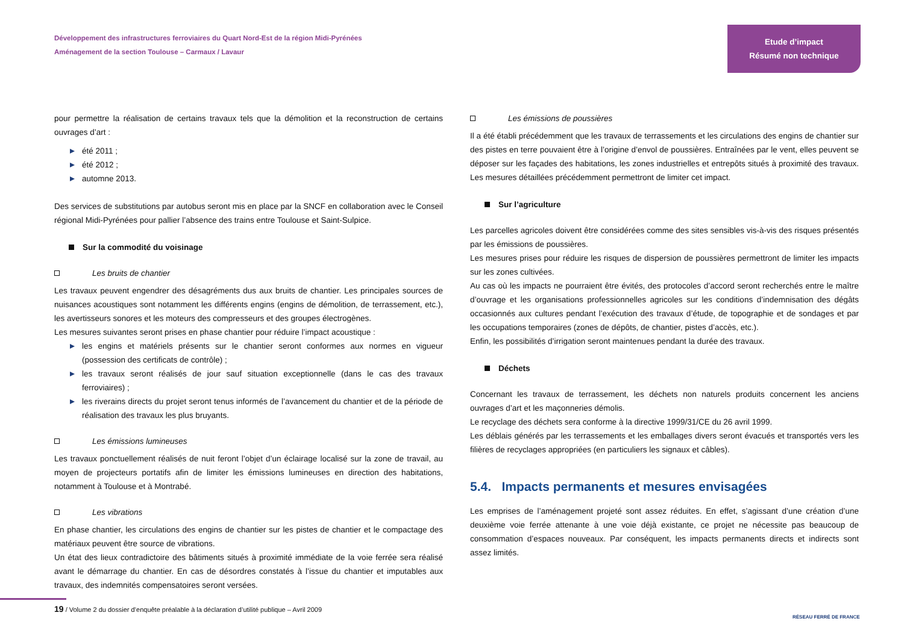Développement des infrastructures ferroviaires du Quart Nord-Est de la région Midi-Pyrénées
Aménagement de la section Toulouse – Carmaux / Lavaur
Etude d’impact
Résumé non technique
pour permettre la réalisation de certains travaux tels que la démolition et la reconstruction de certains ouvrages d’art :
été 2011 ;
été 2012 ;
automne 2013.
Des services de substitutions par autobus seront mis en place par la SNCF en collaboration avec le Conseil régional Midi-Pyrénées pour pallier l’absence des trains entre Toulouse et Saint-Sulpice.
Sur la commodité du voisinage
Les bruits de chantier
Les travaux peuvent engendrer des désagréments dus aux bruits de chantier. Les principales sources de nuisances acoustiques sont notamment les différents engins (engins de démolition, de terrassement, etc.), les avertisseurs sonores et les moteurs des compresseurs et des groupes électrogènes.
Les mesures suivantes seront prises en phase chantier pour réduire l’impact acoustique :
les engins et matériels présents sur le chantier seront conformes aux normes en vigueur (possession des certificats de contrôle) ;
les travaux seront réalisés de jour sauf situation exceptionnelle (dans le cas des travaux ferroviaires) ;
les riverains directs du projet seront tenus informés de l’avancement du chantier et de la période de réalisation des travaux les plus bruyants.
Les émissions lumineuses
Les travaux ponctuellement réalisés de nuit feront l’objet d’un éclairage localisé sur la zone de travail, au moyen de projecteurs portatifs afin de limiter les émissions lumineuses en direction des habitations, notamment à Toulouse et à Montrabé.
Les vibrations
En phase chantier, les circulations des engins de chantier sur les pistes de chantier et le compactage des matériaux peuvent être source de vibrations.
Un état des lieux contradictoire des bâtiments situés à proximité immédiate de la voie ferrée sera réalisé avant le démarrage du chantier. En cas de désordres constatés à l’issue du chantier et imputables aux travaux, des indemnités compensatoires seront versées.
Les émissions de poussières
Il a été établi précédemment que les travaux de terrassements et les circulations des engins de chantier sur des pistes en terre pouvaient être à l’origine d’envol de poussières. Entraînées par le vent, elles peuvent se déposer sur les façades des habitations, les zones industrielles et entrepôts situés à proximité des travaux. Les mesures détaillées précédemment permettront de limiter cet impact.
Sur l’agriculture
Les parcelles agricoles doivent être considérées comme des sites sensibles vis-à-vis des risques présentés par les émissions de poussières.
Les mesures prises pour réduire les risques de dispersion de poussières permettront de limiter les impacts sur les zones cultivées.
Au cas où les impacts ne pourraient être évités, des protocoles d’accord seront recherchés entre le maître d’ouvrage et les organisations professionnelles agricoles sur les conditions d’indemnisation des dégâts occasionnés aux cultures pendant l’exécution des travaux d’étude, de topographie et de sondages et par les occupations temporaires (zones de dépôts, de chantier, pistes d’accès, etc.).
Enfin, les possibilités d’irrigation seront maintenues pendant la durée des travaux.
Déchets
Concernant les travaux de terrassement, les déchets non naturels produits concernent les anciens ouvrages d’art et les maçonneries démolis.
Le recyclage des déchets sera conforme à la directive 1999/31/CE du 26 avril 1999.
Les déblais générés par les terrassements et les emballages divers seront évacués et transportés vers les filières de recyclages appropriées (en particuliers les signaux et câbles).
5.4. Impacts permanents et mesures envisagées
Les emprises de l’aménagement projeté sont assez réduites. En effet, s’agissant d’une création d’une deuxième voie ferrée attenante à une voie déjà existante, ce projet ne nécessite pas beaucoup de consommation d’espaces nouveaux. Par conséquent, les impacts permanents directs et indirects sont assez limités.
19 / Volume 2 du dossier d’enquête préalable à la déclaration d’utilité publique – Avril 2009
RÉSEAU FERRÉ DE FRANCE